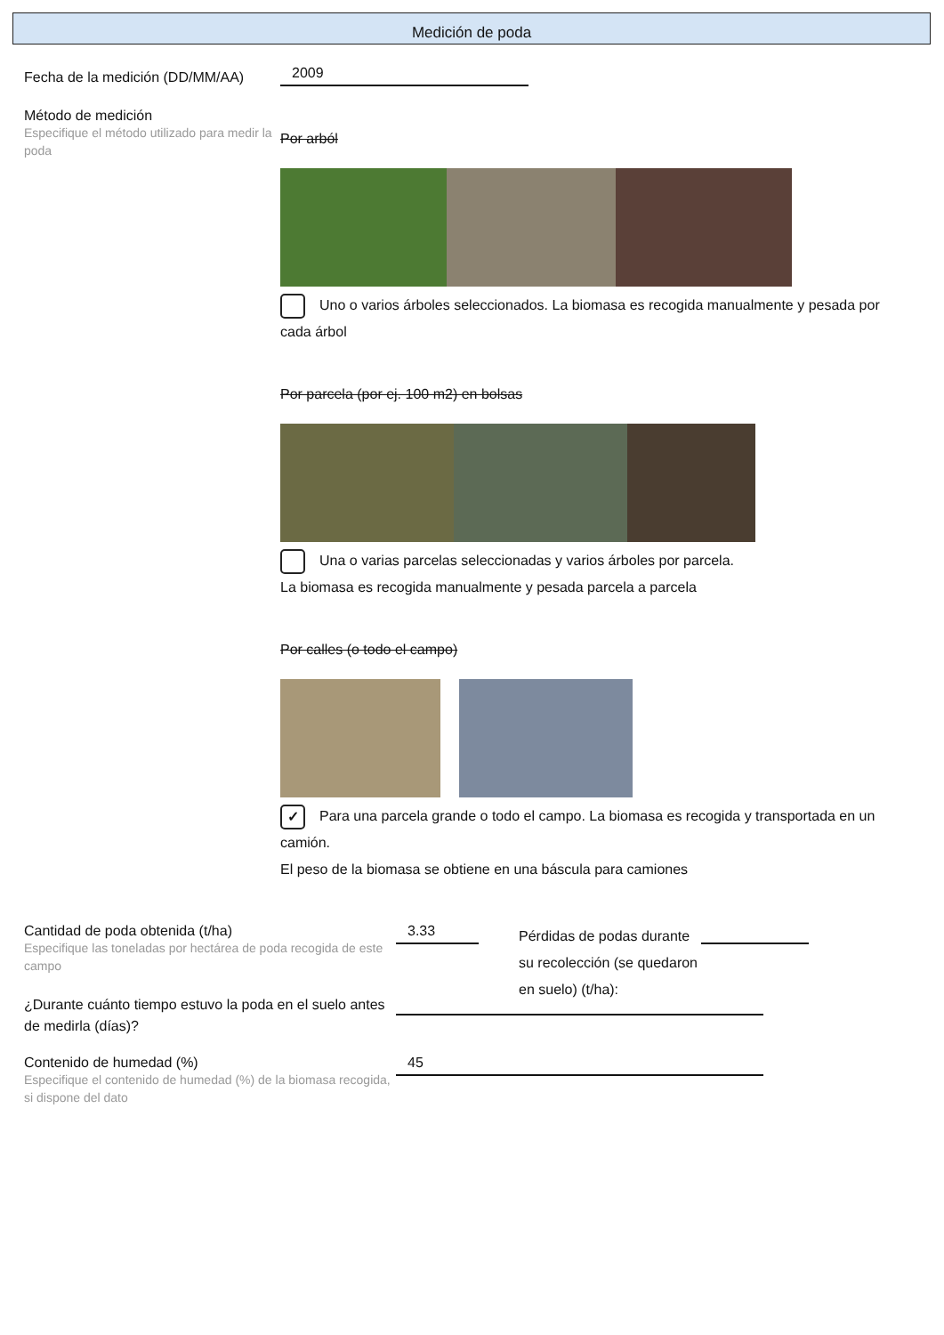Medición de poda
Fecha de la medición (DD/MM/AA)
2009
Método de medición
Especifique el método utilizado para medir la poda
Por arból
Uno o varios árboles seleccionados. La biomasa es recogida manualmente y pesada por cada árbol
Por parcela (por ej. 100 m2) en bolsas
Una o varias parcelas seleccionadas y varios árboles por parcela.
La biomasa es recogida manualmente y pesada parcela a parcela
Por calles (o todo el campo)
✓ Para una parcela grande o todo el campo. La biomasa es recogida y transportada en un camión.
El peso de la biomasa se obtiene en una báscula para camiones
Cantidad de poda obtenida (t/ha)
Especifique las toneladas por hectárea de poda recogida de este campo
3.33
Pérdidas de podas durante su recolección (se quedaron en suelo) (t/ha):
¿Durante cuánto tiempo estuvo la poda en el suelo antes de medirla (días)?
Contenido de humedad (%)
Especifique el contenido de humedad (%) de la biomasa recogida, si dispone del dato
45